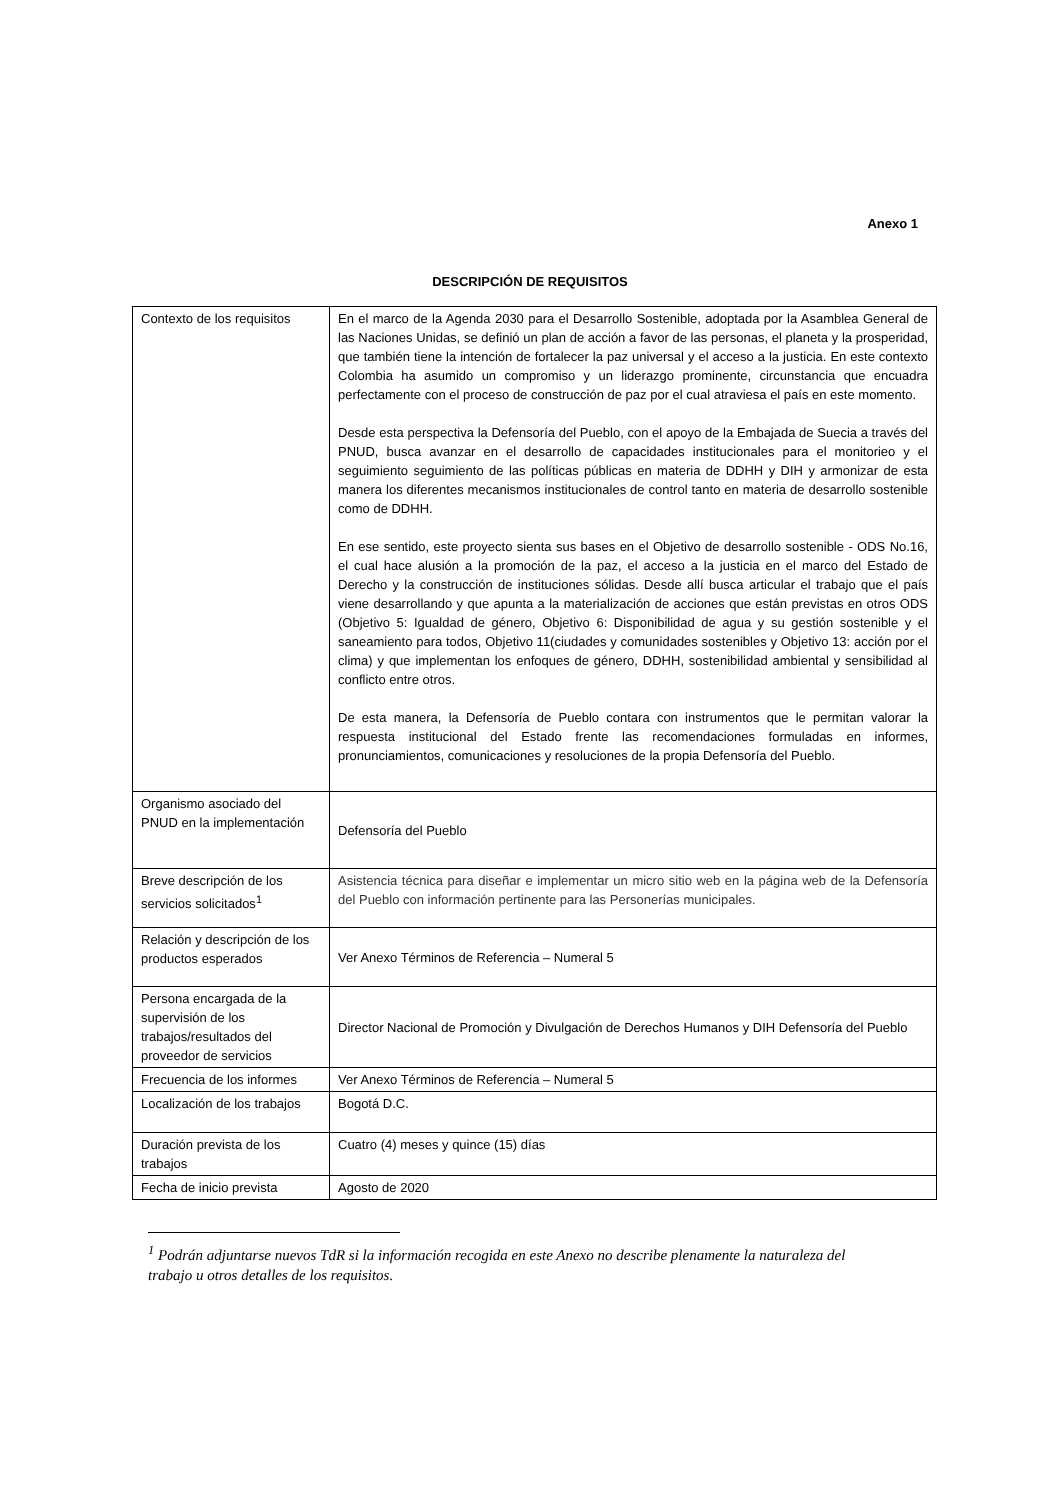Anexo 1
DESCRIPCIÓN DE REQUISITOS
| Contexto de los requisitos | En el marco de la Agenda 2030 para el Desarrollo Sostenible, adoptada por la Asamblea General de las Naciones Unidas, se definió un plan de acción a favor de las personas, el planeta y la prosperidad, que también tiene la intención de fortalecer la paz universal y el acceso a la justicia. En este contexto Colombia ha asumido un compromiso y un liderazgo prominente, circunstancia que encuadra perfectamente con el proceso de construcción de paz por el cual atraviesa el país en este momento. Desde esta perspectiva la Defensoría del Pueblo, con el apoyo de la Embajada de Suecia a través del PNUD, busca avanzar en el desarrollo de capacidades institucionales para el monitorieo y el seguimiento seguimiento de las políticas públicas en materia de DDHH y DIH y armonizar de esta manera los diferentes mecanismos institucionales de control tanto en materia de desarrollo sostenible como de DDHH. En ese sentido, este proyecto sienta sus bases en el Objetivo de desarrollo sostenible - ODS No.16, el cual hace alusión a la promoción de la paz, el acceso a la justicia en el marco del Estado de Derecho y la construcción de instituciones sólidas. Desde allí busca articular el trabajo que el país viene desarrollando y que apunta a la materialización de acciones que están previstas en otros ODS (Objetivo 5: Igualdad de género, Objetivo 6: Disponibilidad de agua y su gestión sostenible y el saneamiento para todos, Objetivo 11(ciudades y comunidades sostenibles y Objetivo 13: acción por el clima) y que implementan los enfoques de género, DDHH, sostenibilidad ambiental y sensibilidad al conflicto entre otros. De esta manera, la Defensoría de Pueblo contara con instrumentos que le permitan valorar la respuesta institucional del Estado frente las recomendaciones formuladas en informes, pronunciamientos, comunicaciones y resoluciones de la propia Defensoría del Pueblo. |
| Organismo asociado del PNUD en la implementación | Defensoría del Pueblo |
| Breve descripción de los servicios solicitados<sup>1</sup> | Asistencia técnica para diseñar e implementar un micro sitio web en la página web de la Defensoría del Pueblo con información pertinente para las Personerías municipales. |
| Relación y descripción de los productos esperados | Ver Anexo Términos de Referencia – Numeral 5 |
| Persona encargada de la supervisión de los trabajos/resultados del proveedor de servicios | Director Nacional de Promoción y Divulgación de Derechos Humanos y DIH Defensoría del Pueblo |
| Frecuencia de los informes | Ver Anexo Términos de Referencia – Numeral 5 |
| Localización de los trabajos | Bogotá D.C. |
| Duración prevista de los trabajos | Cuatro (4) meses y quince (15) días |
| Fecha de inicio prevista | Agosto de 2020 |
<sup>1</sup> Podrán adjuntarse nuevos TdR si la información recogida en este Anexo no describe plenamente la naturaleza del trabajo u otros detalles de los requisitos.